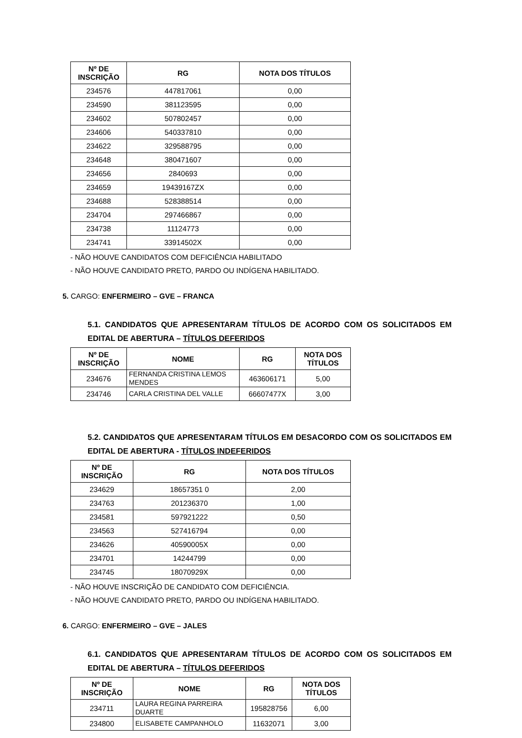| Nº DE INSCRIÇÃO | RG | NOTA DOS TÍTULOS |
| --- | --- | --- |
| 234576 | 447817061 | 0,00 |
| 234590 | 381123595 | 0,00 |
| 234602 | 507802457 | 0,00 |
| 234606 | 540337810 | 0,00 |
| 234622 | 329588795 | 0,00 |
| 234648 | 380471607 | 0,00 |
| 234656 | 2840693 | 0,00 |
| 234659 | 19439167ZX | 0,00 |
| 234688 | 528388514 | 0,00 |
| 234704 | 297466867 | 0,00 |
| 234738 | 11124773 | 0,00 |
| 234741 | 33914502X | 0,00 |
- NÃO HOUVE CANDIDATOS COM DEFICIÊNCIA HABILITADO
- NÃO HOUVE CANDIDATO PRETO, PARDO OU INDÍGENA HABILITADO.
5. CARGO: ENFERMEIRO – GVE – FRANCA
5.1. CANDIDATOS QUE APRESENTARAM TÍTULOS DE ACORDO COM OS SOLICITADOS EM EDITAL DE ABERTURA – TÍTULOS DEFERIDOS
| Nº DE INSCRIÇÃO | NOME | RG | NOTA DOS TÍTULOS |
| --- | --- | --- | --- |
| 234676 | FERNANDA CRISTINA LEMOS MENDES | 463606171 | 5,00 |
| 234746 | CARLA CRISTINA DEL VALLE | 66607477X | 3,00 |
5.2. CANDIDATOS QUE APRESENTARAM TÍTULOS EM DESACORDO COM OS SOLICITADOS EM EDITAL DE ABERTURA - TÍTULOS INDEFERIDOS
| Nº DE INSCRIÇÃO | RG | NOTA DOS TÍTULOS |
| --- | --- | --- |
| 234629 | 18657351 0 | 2,00 |
| 234763 | 201236370 | 1,00 |
| 234581 | 597921222 | 0,50 |
| 234563 | 527416794 | 0,00 |
| 234626 | 40590005X | 0,00 |
| 234701 | 14244799 | 0,00 |
| 234745 | 18070929X | 0,00 |
- NÃO HOUVE INSCRIÇÃO DE CANDIDATO COM DEFICIÊNCIA.
- NÃO HOUVE CANDIDATO PRETO, PARDO OU INDÍGENA HABILITADO.
6. CARGO: ENFERMEIRO – GVE – JALES
6.1. CANDIDATOS QUE APRESENTARAM TÍTULOS DE ACORDO COM OS SOLICITADOS EM EDITAL DE ABERTURA – TÍTULOS DEFERIDOS
| Nº DE INSCRIÇÃO | NOME | RG | NOTA DOS TÍTULOS |
| --- | --- | --- | --- |
| 234711 | LAURA REGINA PARREIRA DUARTE | 195828756 | 6,00 |
| 234800 | ELISABETE CAMPANHOLO | 11632071 | 3,00 |